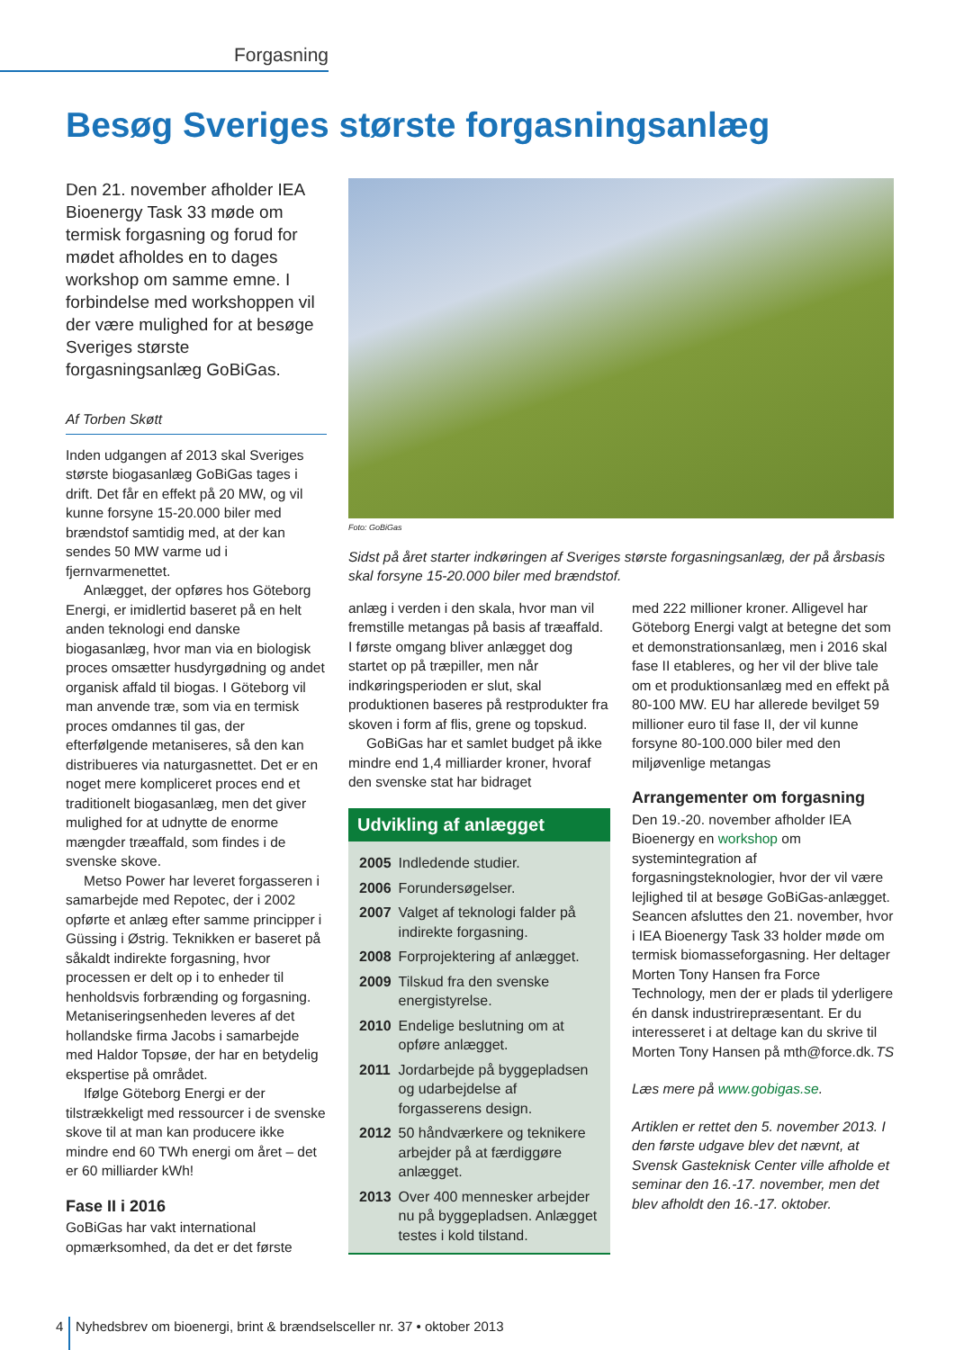Forgasning
Besøg Sveriges største forgasningsanlæg
Den 21. november afholder IEA Bioenergy Task 33 møde om termisk forgasning og forud for mødet afholdes en to dages workshop om samme emne. I forbindelse med workshoppen vil der være mulighed for at besøge Sveriges største forgasningsanlæg GoBiGas.
Af Torben Skøtt
Inden udgangen af 2013 skal Sveriges største biogasanlæg GoBiGas tages i drift. Det får en effekt på 20 MW, og vil kunne forsyne 15-20.000 biler med brændstof samtidig med, at der kan sendes 50 MW varme ud i fjernvarmenettet.
Anlægget, der opføres hos Göteborg Energi, er imidlertid baseret på en helt anden teknologi end danske biogasanlæg, hvor man via en biologisk proces omsætter husdyrgødning og andet organisk affald til biogas. I Göteborg vil man anvende træ, som via en termisk proces omdannes til gas, der efterfølgende metaniseres, så den kan distribueres via naturgasnettet. Det er en noget mere kompliceret proces end et traditionelt biogasanlæg, men det giver mulighed for at udnytte de enorme mængder træaffald, som findes i de svenske skove.
Metso Power har leveret forgasseren i samarbejde med Repotec, der i 2002 opførte et anlæg efter samme principper i Güssing i Østrig. Teknikken er baseret på såkaldt indirekte forgasning, hvor processen er delt op i to enheder til henholdsvis forbrænding og forgasning. Metaniseringsenheden leveres af det hollandske firma Jacobs i samarbejde med Haldor Topsøe, der har en betydelig ekspertise på området.
Ifølge Göteborg Energi er der tilstrækkeligt med ressourcer i de svenske skove til at man kan producere ikke mindre end 60 TWh energi om året – det er 60 milliarder kWh!
Fase II i 2016
GoBiGas har vakt international opmærksomhed, da det er det første
Foto: GoBiGas
Sidst på året starter indkøringen af Sveriges største forgasningsanlæg, der på årsbasis skal forsyne 15-20.000 biler med brændstof.
anlæg i verden i den skala, hvor man vil fremstille metangas på basis af træaffald. I første omgang bliver anlægget dog startet op på træpiller, men når indkøringsperioden er slut, skal produktionen baseres på restprodukter fra skoven i form af flis, grene og topskud.
GoBiGas har et samlet budget på ikke mindre end 1,4 milliarder kroner, hvoraf den svenske stat har bidraget
Udvikling af anlægget
| 2005 | Indledende studier. |
| 2006 | Forundersøgelser. |
| 2007 | Valget af teknologi falder på indirekte forgasning. |
| 2008 | Forprojektering af anlægget. |
| 2009 | Tilskud fra den svenske energistyrelse. |
| 2010 | Endelige beslutning om at opføre anlægget. |
| 2011 | Jordarbejde på byggepladsen og udarbejdelse af forgasserens design. |
| 2012 | 50 håndværkere og teknikere arbejder på at færdiggøre anlægget. |
| 2013 | Over 400 mennesker arbejder nu på byggepladsen. Anlægget testes i kold tilstand. |
med 222 millioner kroner. Alligevel har Göteborg Energi valgt at betegne det som et demonstrationsanlæg, men i 2016 skal fase II etableres, og her vil der blive tale om et produktionsanlæg med en effekt på 80-100 MW. EU har allerede bevilget 59 millioner euro til fase II, der vil kunne forsyne 80-100.000 biler med den miljøvenlige metangas
Arrangementer om forgasning
Den 19.-20. november afholder IEA Bioenergy en workshop om systemintegration af forgasningsteknologier, hvor der vil være lejlighed til at besøge GoBiGas-anlægget. Seancen afsluttes den 21. november, hvor i IEA Bioenergy Task 33 holder møde om termisk biomasseforgasning. Her deltager Morten Tony Hansen fra Force Technology, men der er plads til yderligere én dansk industrirepræsentant. Er du interesseret i at deltage kan du skrive til Morten Tony Hansen på mth@force.dk. TS
Læs mere på www.gobigas.se.
Artiklen er rettet den 5. november 2013. I den første udgave blev det nævnt, at Svensk Gasteknisk Center ville afholde et seminar den 16.-17. november, men det blev afholdt den 16.-17. oktober.
4 Nyhedsbrev om bioenergi, brint & brændselsceller nr. 37 • oktober 2013